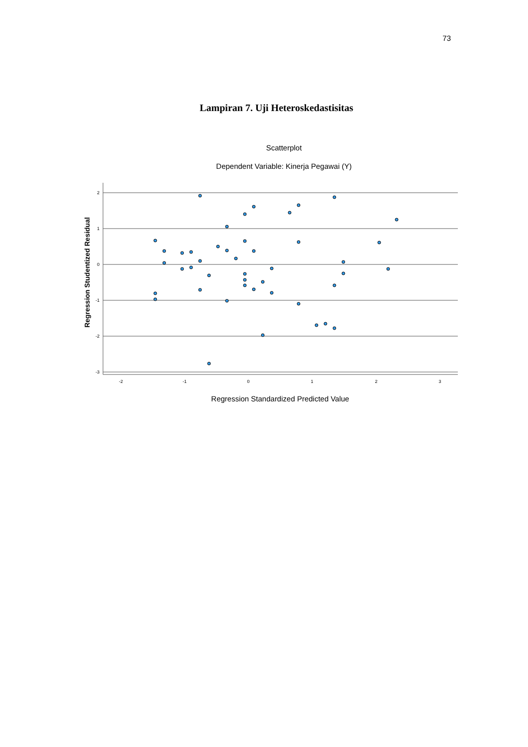73
Lampiran 7. Uji Heteroskedastisitas
Scatterplot
Dependent Variable: Kinerja Pegawai (Y)
Regression Studentized Residual
2
1
0
-1
-2
-3
-2
-1
0
1
2
3
Regression Standardized Predicted Value